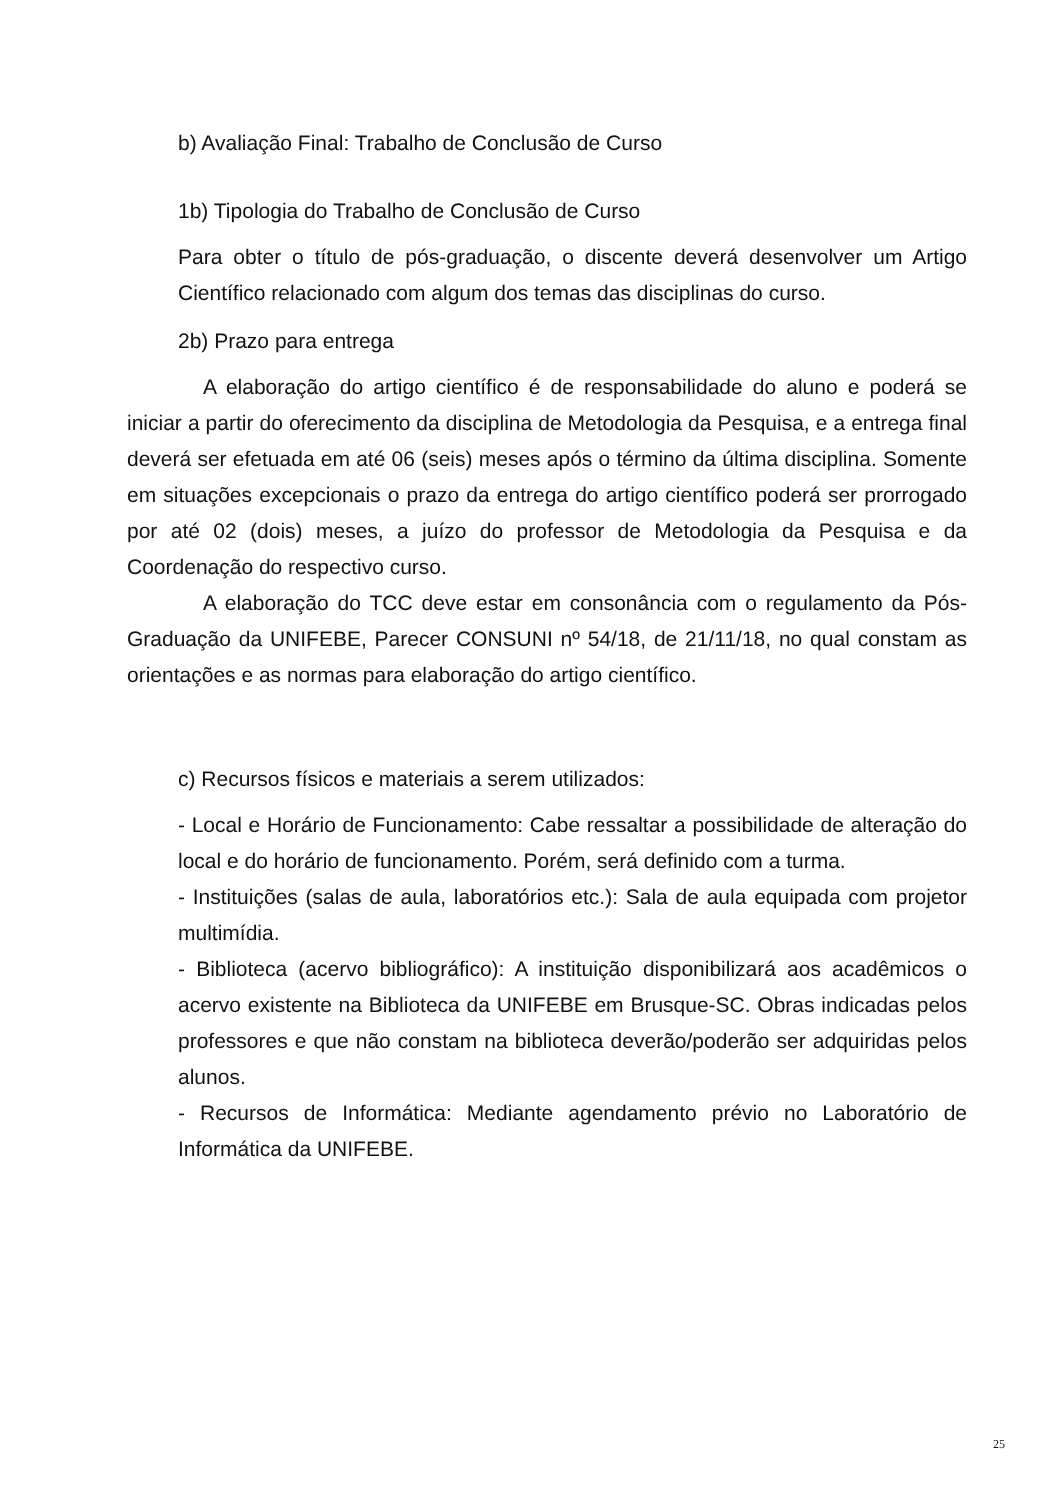b) Avaliação Final: Trabalho de Conclusão de Curso
1b) Tipologia do Trabalho de Conclusão de Curso
Para obter o título de pós-graduação, o discente deverá desenvolver um Artigo Científico relacionado com algum dos temas das disciplinas do curso.
2b) Prazo para entrega
A elaboração do artigo científico é de responsabilidade do aluno e poderá se iniciar a partir do oferecimento da disciplina de Metodologia da Pesquisa, e a entrega final deverá ser efetuada em até 06 (seis) meses após o término da última disciplina. Somente em situações excepcionais o prazo da entrega do artigo científico poderá ser prorrogado por até 02 (dois) meses, a juízo do professor de Metodologia da Pesquisa e da Coordenação do respectivo curso.
A elaboração do TCC deve estar em consonância com o regulamento da Pós-Graduação da UNIFEBE, Parecer CONSUNI nº 54/18, de 21/11/18, no qual constam as orientações e as normas para elaboração do artigo científico.
c) Recursos físicos e materiais a serem utilizados:
- Local e Horário de Funcionamento: Cabe ressaltar a possibilidade de alteração do local e do horário de funcionamento. Porém, será definido com a turma.
- Instituições (salas de aula, laboratórios etc.): Sala de aula equipada com projetor multimídia.
- Biblioteca (acervo bibliográfico): A instituição disponibilizará aos acadêmicos o acervo existente na Biblioteca da UNIFEBE em Brusque-SC. Obras indicadas pelos professores e que não constam na biblioteca deverão/poderão ser adquiridas pelos alunos.
- Recursos de Informática: Mediante agendamento prévio no Laboratório de Informática da UNIFEBE.
25